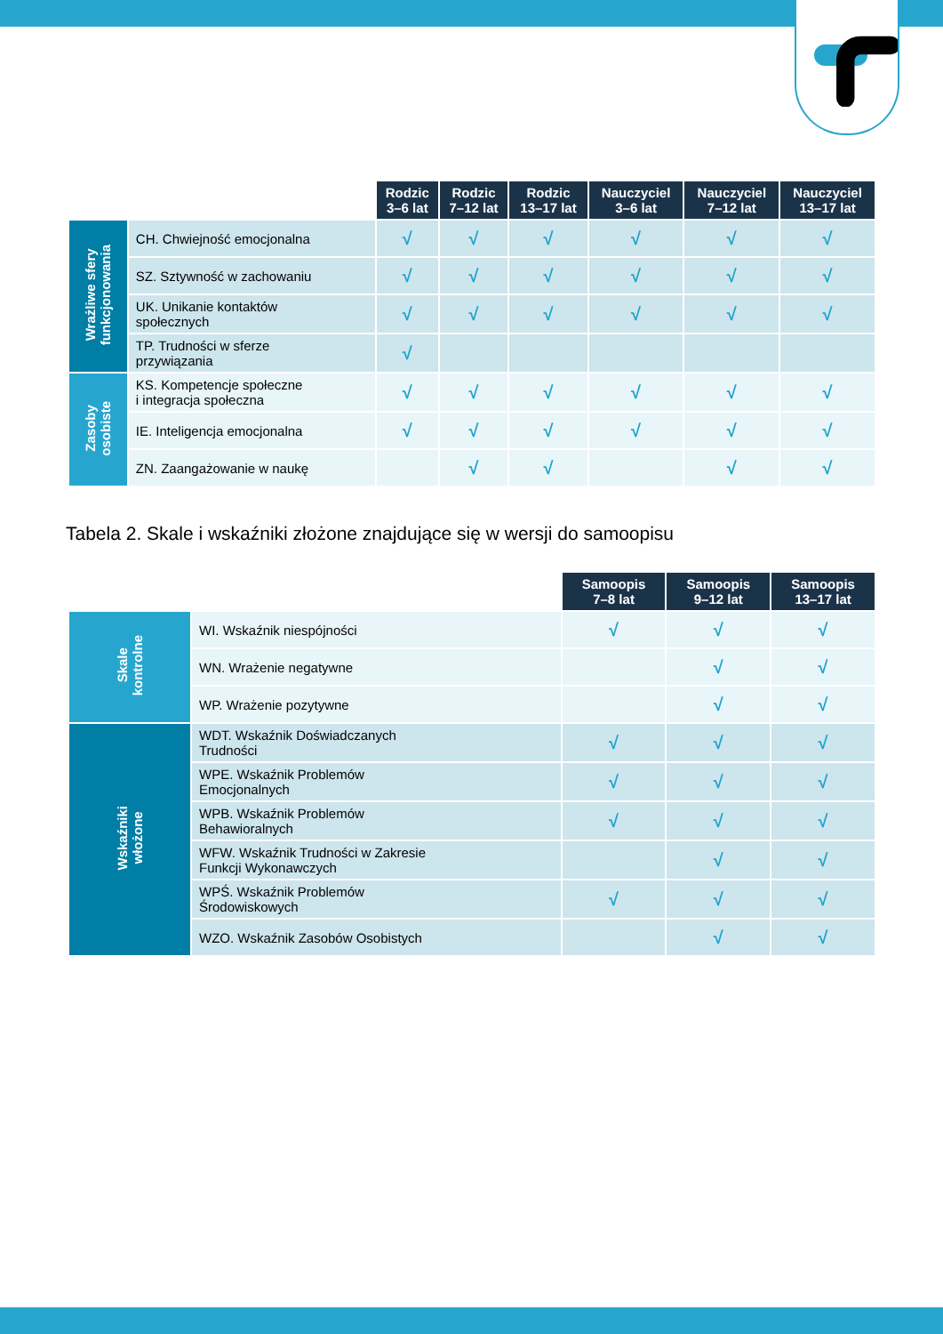| | | Rodzic 3–6 lat | Rodzic 7–12 lat | Rodzic 13–17 lat | Nauczyciel 3–6 lat | Nauczyciel 7–12 lat | Nauczyciel 13–17 lat |
| Wrażliwe sfery funkcjonowania | CH. Chwiejność emocjonalna | √ | √ | √ | √ | √ | √ |
| | SZ. Sztywność w zachowaniu | √ | √ | √ | √ | √ | √ |
| | UK. Unikanie kontaktów społecznych | √ | √ | √ | √ | √ | √ |
| | TP. Trudności w sferze przywiązania | √ | | | | | |
| Zasoby osobiste | KS. Kompetencje społeczne i integracja społeczna | √ | √ | √ | √ | √ | √ |
| | IE. Inteligencja emocjonalna | √ | √ | √ | √ | √ | √ |
| | ZN. Zaangażowanie w naukę | | √ | √ | | √ | √ |
Tabela 2. Skale i wskaźniki złożone znajdujące się w wersji do samoopisu
| | | Samoopis 7–8 lat | Samoopis 9–12 lat | Samoopis 13–17 lat |
| Skale kontrolne | WI. Wskaźnik niespójności | √ | √ | √ |
| | WN. Wrażenie negatywne | | √ | √ |
| | WP. Wrażenie pozytywne | | √ | √ |
| Wskaźniki włożone | WDT. Wskaźnik Doświadczanych Trudności | √ | √ | √ |
| | WPE. Wskaźnik Problemów Emocjonalnych | √ | √ | √ |
| | WPB. Wskaźnik Problemów Behawioralnych | √ | √ | √ |
| | WFW. Wskaźnik Trudności w Zakresie Funkcji Wykonawczych | | √ | √ |
| | WPŚ. Wskaźnik Problemów Środowiskowych | √ | √ | √ |
| | WZO. Wskaźnik Zasobów Osobistych | | √ | √ |